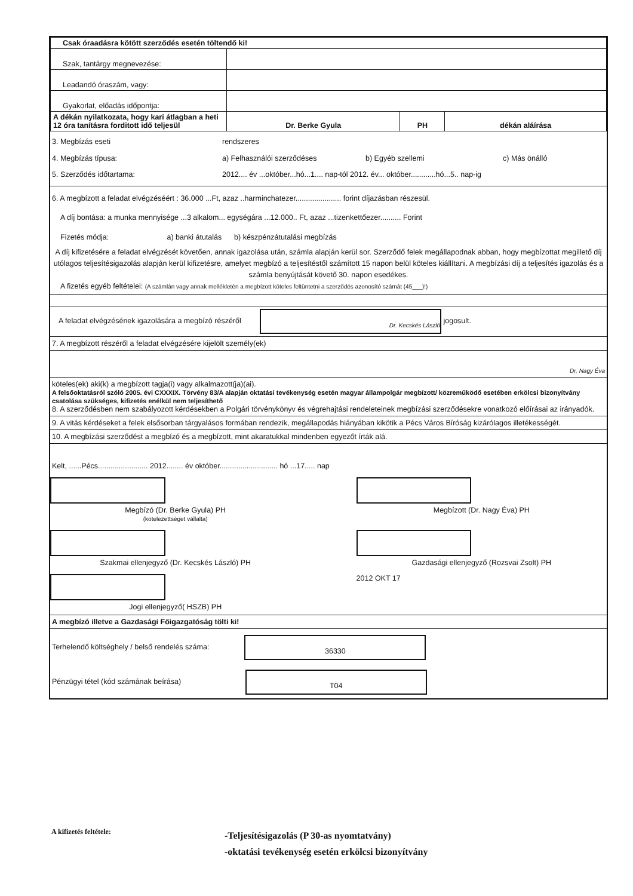| Csak óraadásra kötött szerződés esetén töltendő ki! | | | |
| Szak, tantárgy megnevezése: | | | |
| Leadandó óraszám, vagy: | | | |
| Gyakorlat, előadás időpontja: | | | |
| A dékán nyilatkozata, hogy kari átlagban a heti 12 óra tanításra forditott idő teljesül | Dr. Berke Gyula | PH | dékán aláírása |
3. Megbízás eseti rendszeres
4. Megbízás típusa: a) Felhasználói szerződéses b) Egyéb szellemi c) Más önálló
5. Szerződés időtartama: 2012.... év ...október...hó...1.... nap-tól 2012. év... október............hó...5.. nap-ig
6. A megbízott a feladat elvégzéséért : 36.000 ...Ft, azaz ..harminchatezer...................... forint díjazásban részesül.
A díj bontása: a munka mennyisége ...3 alkalom... egységára ...12.000.. Ft, azaz ...tizenkettőezer.......... Forint
Fizetés módja: a) banki átutalás b) készpénzátutalási megbízás
A díj kifizetésére a feladat elvégzését követően, annak igazolása után, számla alapján kerül sor. Szerződő felek megállapodnak abban, hogy megbízottat megillető díj utólagos teljesítésigazolás alapján kerül kifizetésre, amelyet megbízó a teljesítéstől számított 15 napon belül köteles kiállítani. A megbízási díj a teljesítés igazolás és a számla benyújtását követő 30. napon esedékes.
A fizetés egyéb feltételei: (A számlán vagy annak mellékletén a megbízott köteles feltüntetni a szerződés azonosító számát (45___)!)
A feladat elvégzésének igazolására a megbízó részéről Dr. Kecskés László jogosult.
7. A megbízott részéről a feladat elvégzésére kijelölt személy(ek)
Dr. Nagy Éva
köteles(ek) aki(k) a megbízott tagja(i) vagy alkalmazott(ja)(ai).
A felsőoktatásról szóló 2005. évi CXXXIX. Törvény 83/A alapján oktatási tevékenység esetén magyar állampolgár megbízott/ közreműködő esetében erkölcsi bizonyítvány csatolása szükséges, kifizetés enélkül nem teljesíthető
8. A szerződésben nem szabályozott kérdésekben a Polgári törvénykönyv és végrehajtási rendeleteinek megbízási szerződésekre vonatkozó előírásai az irányadók.
9. A vitás kérdéseket a felek elsősorban tárgyalásos formában rendezik, megállapodás hiányában kikötik a Pécs Város Bíróság kizárólagos illetékességét.
10. A megbízási szerződést a megbízó és a megbízott, mint akaratukkal mindenben egyezőt írták alá.
Kelt, ......Pécs........................ 2012........ év október............................ hó ...17..... nap
Megbízó (Dr. Berke Gyula) PH
(kötelezettséget vállalta)
Megbízott (Dr. Nagy Éva) PH
Szakmai ellenjegyző (Dr. Kecskés László) PH
Gazdasági ellenjegyző (Rozsvai Zsolt) PH
Jogi ellenjegyző( HSZB) PH 2012 OKT 17
A megbízó illetve a Gazdasági Főigazgatóság tölti ki!
Terhelendő költséghely / belső rendelés száma: 36330
Pénzügyi tétel (kód számának beírása) T04
A kifizetés feltétele: -Teljesítésigazolás (P 30-as nyomtatvány)
-oktatási tevékenység esetén erkölcsi bizonyítvány